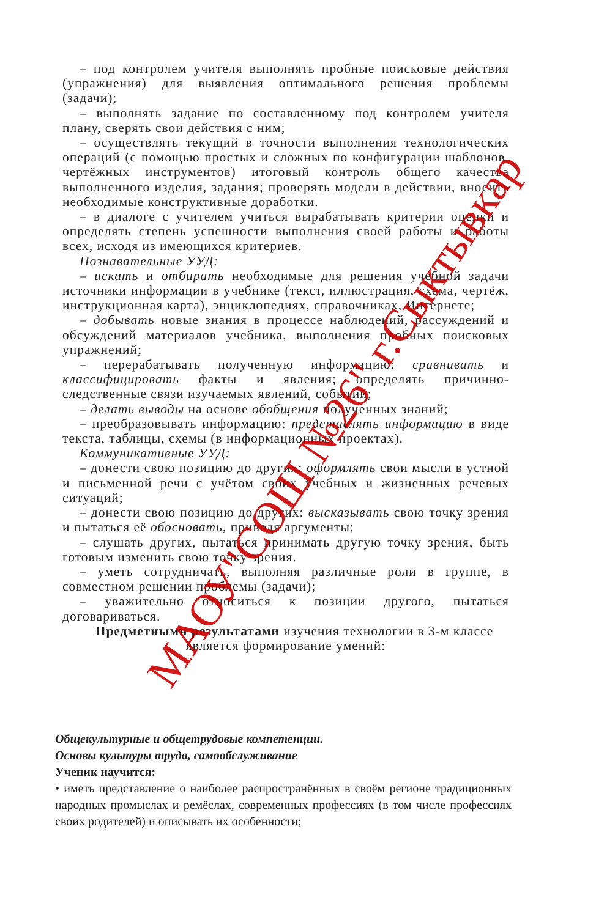– под контролем учителя выполнять пробные поисковые действия (упражнения) для выявления оптимального решения проблемы (задачи);
– выполнять задание по составленному под контролем учителя плану, сверять свои действия с ним;
– осуществлять текущий в точности выполнения технологических операций (с помощью простых и сложных по конфигурации шаблонов, чертёжных инструментов) итоговый контроль общего качества выполненного изделия, задания; проверять модели в действии, вносить необходимые конструктивные доработки.
– в диалоге с учителем учиться вырабатывать критерии оценки и определять степень успешности выполнения своей работы и работы всех, исходя из имеющихся критериев.
Познавательные УУД:
– искать и отбирать необходимые для решения учебной задачи источники информации в учебнике (текст, иллюстрация, схема, чертёж, инструкционная карта), энциклопедиях, справочниках, Интернете;
– добывать новые знания в процессе наблюдений, рассуждений и обсуждений материалов учебника, выполнения пробных поисковых упражнений;
– перерабатывать полученную информацию: сравнивать и классифицировать факты и явления; определять причинно-следственные связи изучаемых явлений, событий;
– делать выводы на основе обобщения полученных знаний;
– преобразовывать информацию: представлять информацию в виде текста, таблицы, схемы (в информационных проектах).
Коммуникативные УУД:
– донести свою позицию до других: оформлять свои мысли в устной и письменной речи с учётом своих учебных и жизненных речевых ситуаций;
– донести свою позицию до других: высказывать свою точку зрения и пытаться её обосновать, приводя аргументы;
– слушать других, пытаться принимать другую точку зрения, быть готовым изменить свою точку зрения.
– уметь сотрудничать, выполняя различные роли в группе, в совместном решении проблемы (задачи);
– уважительно относиться к позиции другого, пытаться договариваться.
Предметными результатами изучения технологии в 3-м классе является формирование умений:
Общекультурные и общетрудовые компетенции.
Основы культуры труда, самообслуживание
Ученик научится:
• иметь представление о наиболее распространённых в своём регионе традиционных народных промыслах и ремёслах, современных профессиях (в том числе профессиях своих родителей) и описывать их особенности;
МАОУ"СОШ №26" г.Сыктывкар